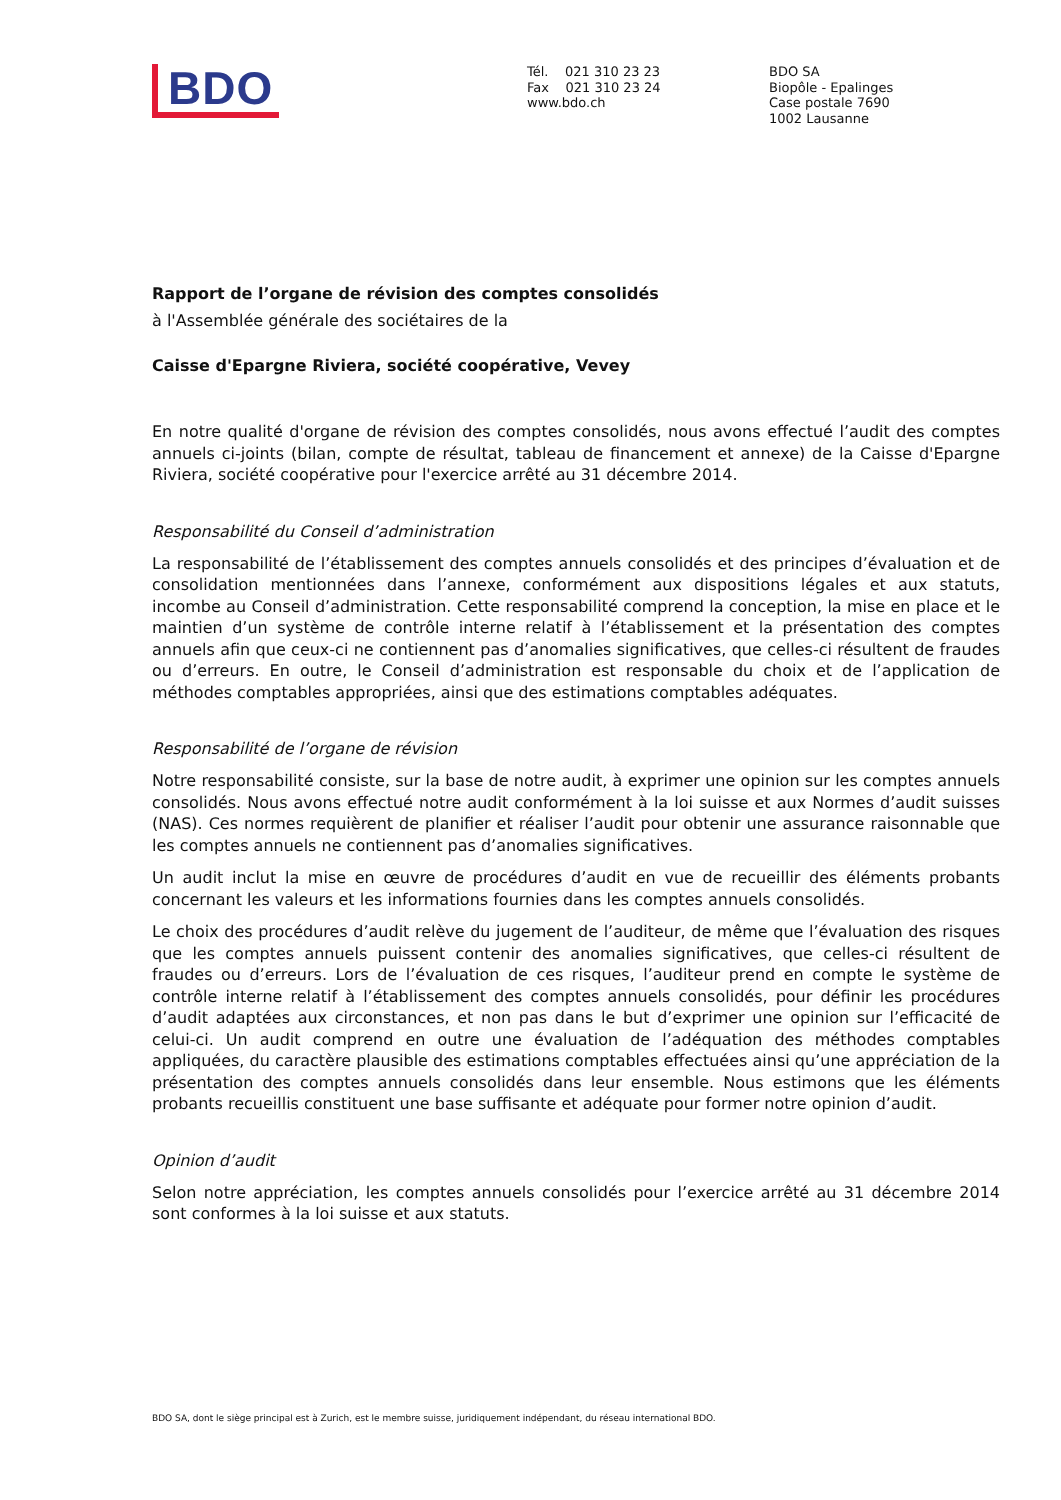BDO
Tél. 021 310 23 23
Fax 021 310 23 24
www.bdo.ch
BDO SA
Biopôle - Epalinges
Case postale 7690
1002 Lausanne
Rapport de l’organe de révision des comptes consolidés
à l'Assemblée générale des sociétaires de la
Caisse d'Epargne Riviera, société coopérative, Vevey
En notre qualité d'organe de révision des comptes consolidés, nous avons effectué l’audit des comptes annuels ci-joints (bilan, compte de résultat, tableau de financement et annexe) de la Caisse d'Epargne Riviera, société coopérative pour l'exercice arrêté au 31 décembre 2014.
Responsabilité du Conseil d’administration
La responsabilité de l’établissement des comptes annuels consolidés et des principes d’évaluation et de consolidation mentionnées dans l’annexe, conformément aux dispositions légales et aux statuts, incombe au Conseil d’administration. Cette responsabilité comprend la conception, la mise en place et le maintien d’un système de contrôle interne relatif à l’établissement et la présentation des comptes annuels afin que ceux-ci ne contiennent pas d’anomalies significatives, que celles-ci résultent de fraudes ou d’erreurs. En outre, le Conseil d’administration est responsable du choix et de l’application de méthodes comptables appropriées, ainsi que des estimations comptables adéquates.
Responsabilité de l’organe de révision
Notre responsabilité consiste, sur la base de notre audit, à exprimer une opinion sur les comptes annuels consolidés. Nous avons effectué notre audit conformément à la loi suisse et aux Normes d’audit suisses (NAS). Ces normes requièrent de planifier et réaliser l’audit pour obtenir une assurance raisonnable que les comptes annuels ne contiennent pas d’anomalies significatives.
Un audit inclut la mise en œuvre de procédures d’audit en vue de recueillir des éléments probants concernant les valeurs et les informations fournies dans les comptes annuels consolidés.
Le choix des procédures d’audit relève du jugement de l’auditeur, de même que l’évaluation des risques que les comptes annuels puissent contenir des anomalies significatives, que celles-ci résultent de fraudes ou d’erreurs. Lors de l’évaluation de ces risques, l’auditeur prend en compte le système de contrôle interne relatif à l’établissement des comptes annuels consolidés, pour définir les procédures d’audit adaptées aux circonstances, et non pas dans le but d’exprimer une opinion sur l’efficacité de celui-ci. Un audit comprend en outre une évaluation de l’adéquation des méthodes comptables appliquées, du caractère plausible des estimations comptables effectuées ainsi qu’une appréciation de la présentation des comptes annuels consolidés dans leur ensemble. Nous estimons que les éléments probants recueillis constituent une base suffisante et adéquate pour former notre opinion d’audit.
Opinion d’audit
Selon notre appréciation, les comptes annuels consolidés pour l’exercice arrêté au 31 décembre 2014 sont conformes à la loi suisse et aux statuts.
BDO SA, dont le siège principal est à Zurich, est le membre suisse, juridiquement indépendant, du réseau international BDO.